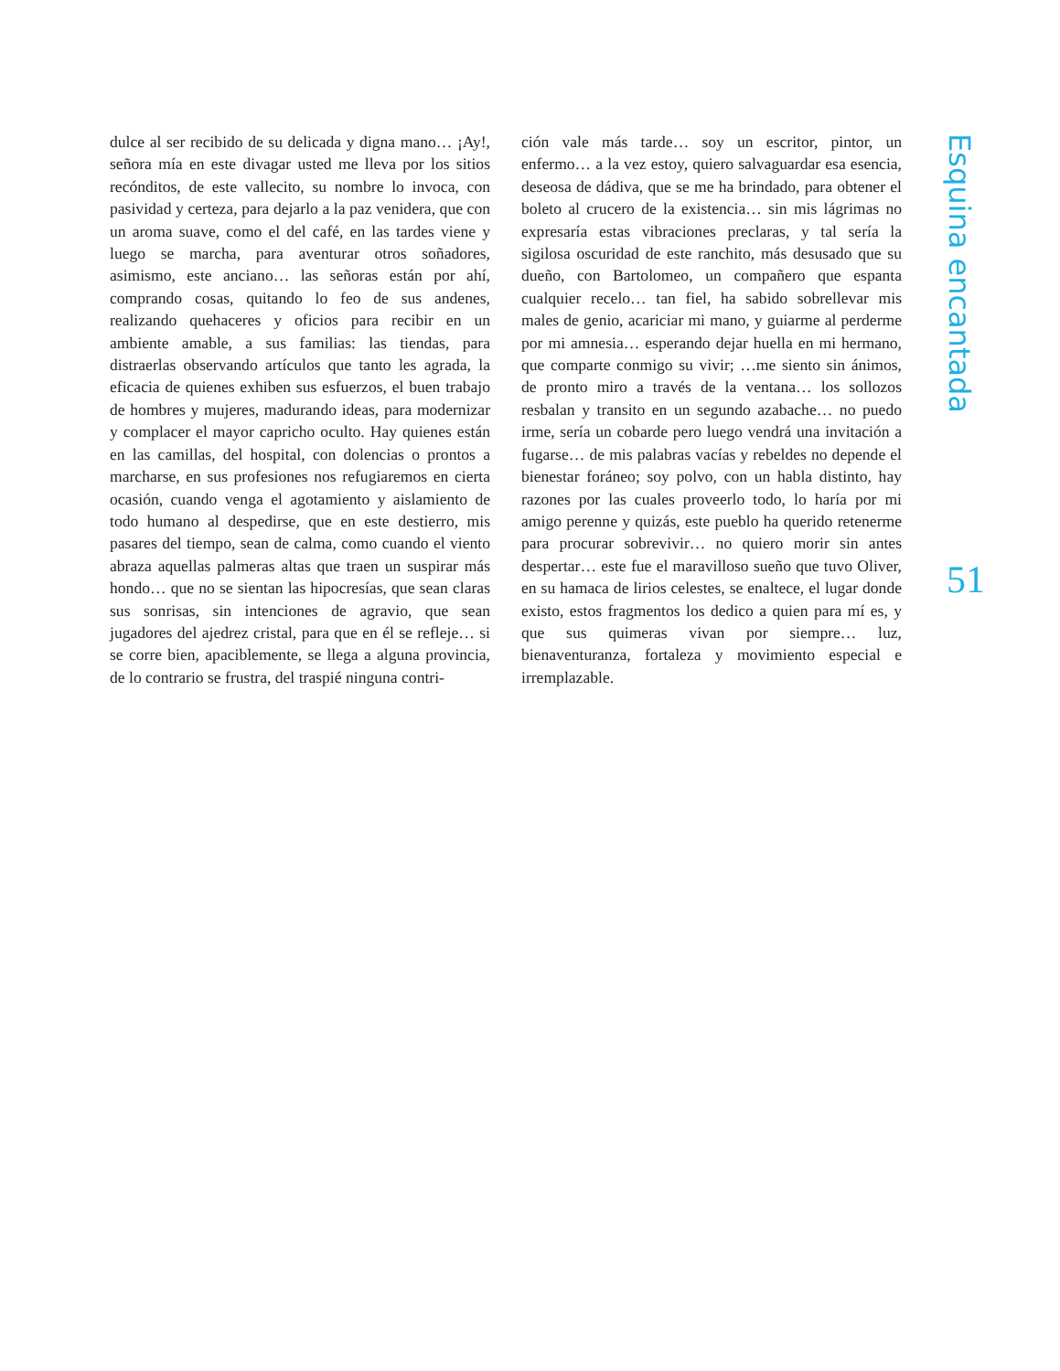dulce al ser recibido de su delicada y digna mano… ¡Ay!, señora mía en este divagar usted me lleva por los sitios recónditos, de este vallecito, su nombre lo invoca, con pasividad y certeza, para dejarlo a la paz venidera, que con un aroma suave, como el del café, en las tardes viene y luego se marcha, para aventurar otros soñadores, asimismo, este anciano… las señoras están por ahí, comprando cosas, quitando lo feo de sus andenes, realizando quehaceres y oficios para recibir en un ambiente amable, a sus familias: las tiendas, para distraerlas observando artículos que tanto les agrada, la eficacia de quienes exhiben sus esfuerzos, el buen trabajo de hombres y mujeres, madurando ideas, para modernizar y complacer el mayor capricho oculto. Hay quienes están en las camillas, del hospital, con dolencias o prontos a marcharse, en sus profesiones nos refugiaremos en cierta ocasión, cuando venga el agotamiento y aislamiento de todo humano al despedirse, que en este destierro, mis pasares del tiempo, sean de calma, como cuando el viento abraza aquellas palmeras altas que traen un suspirar más hondo… que no se sientan las hipocresías, que sean claras sus sonrisas, sin intenciones de agravio, que sean jugadores del ajedrez cristal, para que en él se refleje… si se corre bien, apaciblemente, se llega a alguna provincia, de lo contrario se frustra, del traspié ninguna contri-
ción vale más tarde… soy un escritor, pintor, un enfermo… a la vez estoy, quiero salvaguardar esa esencia, deseosa de dádiva, que se me ha brindado, para obtener el boleto al crucero de la existencia… sin mis lágrimas no expresaría estas vibraciones preclaras, y tal sería la sigilosa oscuridad de este ranchito, más desusado que su dueño, con Bartolomeo, un compañero que espanta cualquier recelo… tan fiel, ha sabido sobrellevar mis males de genio, acariciar mi mano, y guiarme al perderme por mi amnesia… esperando dejar huella en mi hermano, que comparte conmigo su vivir; …me siento sin ánimos, de pronto miro a través de la ventana… los sollozos resbalan y transito en un segundo azabache… no puedo irme, sería un cobarde pero luego vendrá una invitación a fugarse… de mis palabras vacías y rebeldes no depende el bienestar foráneo; soy polvo, con un habla distinto, hay razones por las cuales proveerlo todo, lo haría por mi amigo perenne y quizás, este pueblo ha querido retenerme para procurar sobrevivir… no quiero morir sin antes despertar… este fue el maravilloso sueño que tuvo Oliver, en su hamaca de lirios celestes, se enaltece, el lugar donde existo, estos fragmentos los dedico a quien para mí es, y que sus quimeras vivan por siempre… luz, bienaventuranza, fortaleza y movimiento especial e irremplazable.
Esquina encantada
51